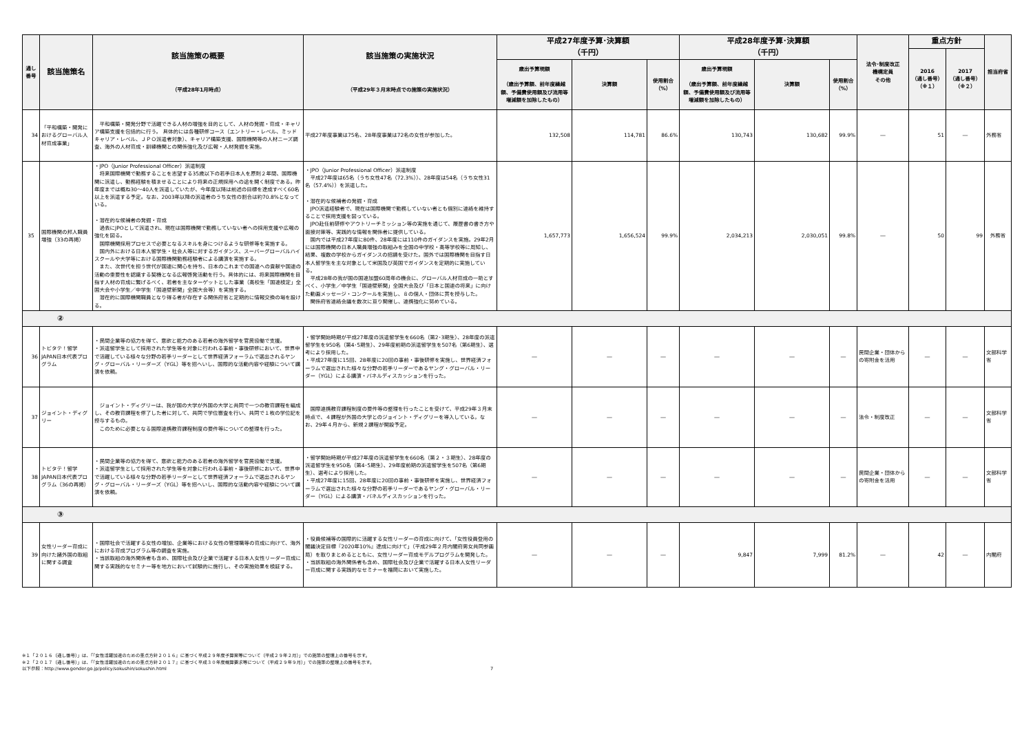| 通し番号 | 該当施策名 | 該当施策の概要 （平成28年1月時点） | 該当施策の実施状況 （平成29年３月末時点での施策の実施状況） | 平成27年度予算･決算額 （千円） | | | 平成28年度予算･決算額 （千円） | | | 法令･制度改正 機構定員 その他 | 重点方針 | | 担当府省 |
| --- | --- | --- | --- | --- | --- | --- | --- | --- | --- | --- | --- | --- | --- |
| | | | | | | | | | | | 2016 （通し番号） （※１） | 2017 （通し番号） （※２） | |
| | | | | 歳出予算現額 （歳出予算額、前年度繰越額、予備費使用額及び流用等増減額を加除したもの） | 決算額 | 使用割合 （%） | 歳出予算現額 （歳出予算額、前年度繰越額、予備費使用額及び流用等増減額を加除したもの） | 決算額 | 使用割合 （%） | | | | |
| 34 | 「平和構築・開発におけるグローバル人材育成事業」 | 平和構築・開発分野で活躍できる人材の増強を目的として、人材の発掘・育成・キャリア構築支援を包括的に行う。 具体的には各種研修コース（エントリー・レベル、ミッドキャリア・レベル、ＪＰＯ派遣者対象）、キャリア構築支援、国際機関等の人材ニーズ調査、海外の人材育成・訓練機関との関係強化及び広報・人材発掘を実施。 | 平成27年度事業は75名、28年度事業は72名の女性が参加した。 | 132,508 | 114,781 | 86.6% | 130,743 | 130,682 | 99.9% | ― | 51 | ― | 外務省 |
| 35 | 国際機関の邦人職員増強（33の再掲） | ・JPO（Junior Professional Officer）派遣制度 将来国際機関で勤務することを志望する35歳以下の若手日本人を原則２年間、国際機関に派遣し、勤務経験を積ませることにより将来の正規採用への途を開く制度である。昨年度までは概ね30～40人を派遣していたが、今年度以降は前述の目標を達成すべく60名以上を派遣する予定。なお、2003年以降の派遣者のうち女性の割合は約70.8%となっている。 ・潜在的な候補者の発掘・育成 過去にJPOとして派遣され、現在は国際機関で勤務していない者への採用支援や広報の強化を図る。 国際機関採用プロセスで必要となるスキルを身につけるような研修等を実施する。 国内外における日本人留学生・社会人等に対するガイダンス、スーパーグローバルハイスクールや大学等における国際機関勤務経験者による講演を実施する。 また、次世代を担う世代が国連に関心を持ち、日本のこれまでの国連への貢献や国連の活動の重要性を認識する契機となる広報啓発活動を行う。具体的には、将来国際機関を目指す人材の育成に繋げるべく、若者を主なターゲットとした事業（高校生「国連検定」全国大会や小学生／中学生「国連壁新聞」全国大会等）を実施する。 潜在的に国際機関職員となり得る者が存在する関係府省と定期的に情報交換の場を設ける。 | ・JPO（Junior Professional Officer）派遣制度 平成27年度は65名（うち女性47名（72.3%））、28年度は54名（うち女性31名（57.4%））を派遣した。 ・潜在的な候補者の発掘・育成 JPO派遣経験者で、現在は国際機関で勤務していない者とも個別に連絡を維持することで採用支援を図っている。 JPO赴任前研修やアウトリーチミッション等の実施を通じて、履歴書の書き方や面接対策等、実践的な情報を関係者に提供している。 国内では平成27年度に80件、28年度には110件のガイダンスを実施。29年2月には国際機関の日本人職員増強の取組みを全国の中学校・高等学校等に周知し、結果、複数の学校からガイダンスの招請を受けた。国外では国際機関を目指す日本人留学生を主な対象として米国及び英国でガイダンスを定期的に実施している。 平成28年の我が国の国連加盟60周年の機会に、グローバル人材育成の一助とすべく、小学生／中学生「国連壁新聞」全国大会及び「日本と国連の将来」に向けた動画メッセージ・コンクールを実施し、８の個人・団体に賞を授与した。 関係府省連絡会議を数次に亘り開催し、連携強化に努めている。 | 1,657,773 | 1,656,524 | 99.9% | 2,034,213 | 2,030,051 | 99.8% | ― | 50 | 99 | 外務省 |
| ② | | | | | | | | | | | | | |
| 36 | トビタテ！留学JAPAN日本代表プログラム | ・民間企業等の協力を得て、意欲と能力のある若者の海外留学を官民協働で支援。 ・派遣留学生として採用された学生等を対象に行われる事前・事後研修において、世界中で活躍している様々な分野の若手リーダーとして世界経済フォーラムで選出されるヤング・グローバル・リーダーズ（YGL）等を招へいし、国際的な活動内容や経験について講演を依頼。 | ・留学開始時期が平成27年度の派遣留学生を660名（第2･3期生）、28年度の派遣留学生を950名（第4･5期生）、29年度前期の派遣留学生を507名（第6期生）、選考により採用した。 ・平成27年度に15回、28年度に20回の事前・事後研修を実施し、世界経済フォーラムで選出された様々な分野の若手リーダーであるヤング・グローバル・リーダー（YGL）による講演・パネルディスカッションを行った。 | ― | ― | ― | ― | ― | ― | 民間企業・団体からの寄附金を活用 | ― | ― | 文部科学省 |
| 37 | ジョイント・ディグリー | ジョイント・ディグリーは、我が国の大学が外国の大学と共同で一つの教育課程を編成し、その教育課程を修了した者に対して、共同で学位審査を行い、共同で１枚の学位記を授与するもの。 このために必要となる国際連携教育課程制度の要件等についての整理を行った。 | 国際連携教育課程制度の要件等の整理を行ったことを受けて、平成29年３月末時点で、４課程が外国の大学とのジョイント・ディグリーを導入している。なお、29年４月から、新規２課程が開設予定。 | ― | ― | ― | ― | ― | ― | 法令・制度改正 | ― | ― | 文部科学省 |
| 38 | トビタテ！留学JAPAN日本代表プログラム（36の再掲） | ・民間企業等の協力を得て、意欲と能力のある若者の海外留学を官民協働で支援。 ・派遣留学生として採用された学生等を対象に行われる事前・事後研修において、世界中で活躍している様々な分野の若手リーダーとして世界経済フォーラムで選出されるヤング・グローバル・リーダーズ（YGL）等を招へいし、国際的な活動内容や経験について講演を依頼。 | ・留学開始時期が平成27年度の派遣留学生を660名（第２・３期生）、28年度の派遣留学生を950名（第4･5期生）、29年度前期の派遣留学生を507名（第6期生）、選考により採用した。 ・平成27年度に15回、28年度に20回の事前・事後研修を実施し、世界経済フォーラムで選出された様々な分野の若手リーダーであるヤング・グローバル・リーダー（YGL）による講演・パネルディスカッションを行った。 | ― | ― | ― | ― | ― | ― | 民間企業・団体からの寄附金を活用 | ― | ― | 文部科学省 |
| ③ | | | | | | | | | | | | | |
| 39 | 女性リーダー育成に向けた諸外国の取組に関する調査 | ・国際社会で活躍する女性の増加、企業等における女性の管理職等の育成に向けて、海外における育成プログラム等の調査を実施。 ・当該取組の海外関係者も含め、国際社会及び企業で活躍する日本人女性リーダー育成に関する実践的なセミナー等を地方において試験的に施行し、その実施効果を検証する。 | ・役員候補等の国際的に活躍する女性リーダーの育成に向けて、「女性役員登用の閣議決定目標『2020年10%』達成に向けて」（平成29年２月内閣府男女共同参画局）を取りまとめるとともに、女性リーダー育成モデルプログラムを開発した。 ・当該取組の海外関係者も含め、国際社会及び企業で活躍する日本人女性リーダー育成に関する実践的なセミナーを福岡において実施した。 | ― | ― | ― | 9,847 | 7,999 | 81.2% | ― | 42 | ― | 内閣府 |
※１「２０１６（通し番号）」は、「『女性活躍加速のための重点方針２０１６』に基づく平成２９年度予算案等について（平成２９年２月）」での施策の整理上の番号を示す。
※２「２０１７（通し番号）」は、「『女性活躍加速のための重点方針２０１７』に基づく平成３０年度概算要求等について（平成２９年９月）」での施策の整理上の番号を示す。
以下参照：http://www.gender.go.jp/policy/sokushin/sokushin.html 7